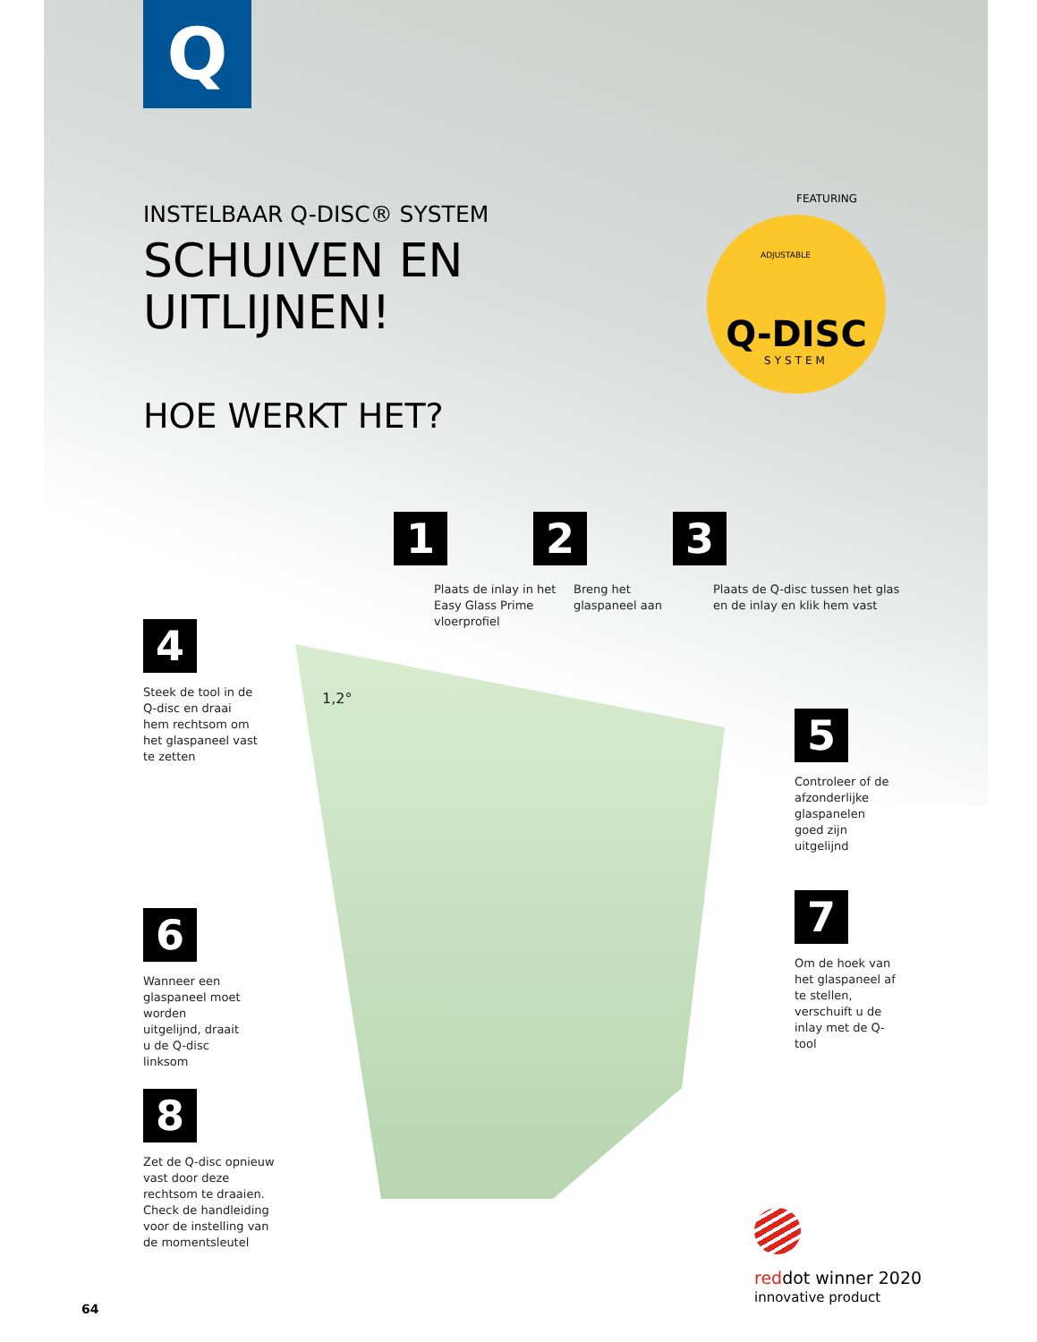Q
INSTELBAAR Q-DISC® SYSTEM
SCHUIVEN EN
UITLIJNEN!
HOE WERKT HET?
FEATURING
ADJUSTABLE
Q-DISC
SYSTEM
1
Plaats de inlay in het
Easy Glass Prime
vloerprofiel
2
Breng het
glaspaneel aan
3
Plaats de Q-disc tussen het glas
en de inlay en klik hem vast
4
Steek de tool in de Q-disc en draai hem rechtsom om het glaspaneel vast te zetten
1,2°
5
Controleer of de afzonderlijke glaspanelen goed zijn uitgelijnd
6
Wanneer een glaspaneel moet worden uitgelijnd, draait u de Q-disc linksom
7
Om de hoek van het glaspaneel af te stellen, verschuift u de inlay met de Q-tool
8
Zet de Q-disc opnieuw vast door deze rechtsom te draaien. Check de handleiding voor de instelling van de momentsleutel
reddot winner 2020
innovative product
64